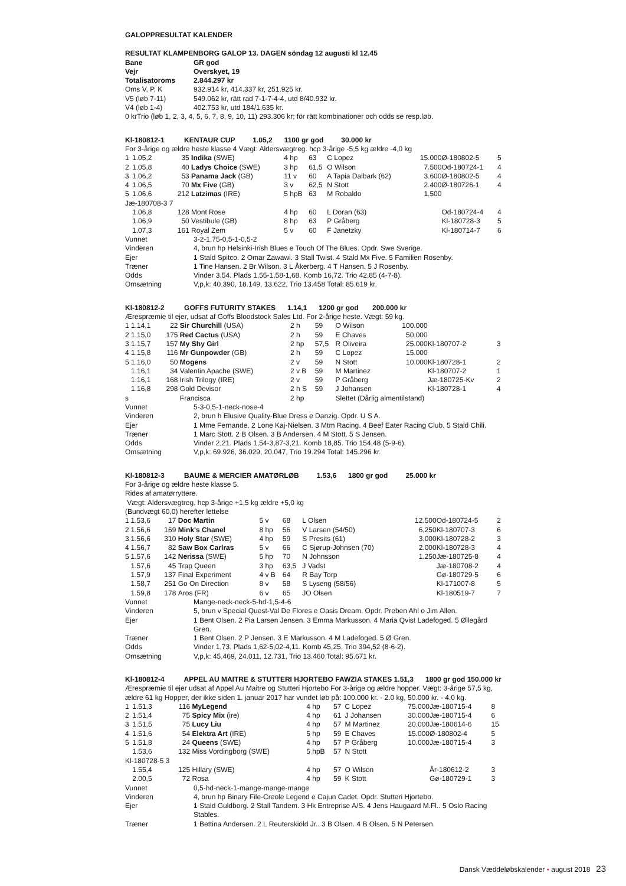GALOPPRESULTAT KALENDER
RESULTAT KLAMPENBORG GALOP 13. DAGEN söndag 12 augusti kl 12.45
| Bane | GR god |
| Vejr | Overskyet, 19 |
| Totalisatoroms | 2.844.297 kr |
| Oms V, P, K | 932.914 kr, 414.337 kr, 251.925 kr. |
| V5 (løb 7-11) | 549.062 kr, rätt rad 7-1-7-4-4, utd 8/40.932 kr. |
| V4 (løb 1-4) | 402.753 kr, utd 184/1.635 kr. |
0 krTrio (løb 1, 2, 3, 4, 5, 6, 7, 8, 9, 10, 11) 293.306 kr; för rätt kombinationer och odds se resp.løb.
Kl-180812-1 KENTAUR CUP 1.05,2 1100 gr god 30.000 kr
For 3-årige og ældre heste klasse 4 Vægt: Aldersvægtreg. hcp 3-årige -5,5 kg ældre -4,0 kg
| 1 | 1.05,2 | 35 | Indika (SWE) | 4 hp | 63 | C Lopez | 15.000 | Ø-180802-5 | 5 |
| 2 | 1.05,8 | 40 | Ladys Choice (SWE) | 3 hp | 61,5 | O Wilson | 7.500 | Od-180724-1 | 4 |
| 3 | 1.06,2 | 53 | Panama Jack (GB) | 11 v | 60 | A Tapia Dalbark (62) | 3.600 | Ø-180802-5 | 4 |
| 4 | 1.06,5 | 70 | Mx Five (GB) | 3 v | 62,5 | N Stott | 2.400 | Ø-180726-1 | 4 |
| 5 | 1.06,6 | 212 | Latzimas (IRE) | 5 hpB | 63 | M Robaldo | 1.500 | | |
| Jæ-180708-3 7 | | | | | | | | | |
| | 1.06,8 | 128 | Mont Rose | 4 hp | 60 | L Doran (63) | | Od-180724-4 | 4 |
| | 1.06,9 | 50 | Vestibule (GB) | 8 hp | 63 | P Gråberg | | Kl-180728-3 | 5 |
| | 1.07,3 | 161 | Royal Zem | 5 v | 60 | F Janetzky | | Kl-180714-7 | 6 |
| Vunnet | 3-2-1,75-0,5-1-0,5-2 |
| Vinderen | 4, brun hp Helsinki-Irish Blues e Touch Of The Blues. Opdr. Swe Sverige. |
| Ejer | 1 Stald Spitco. 2 Omar Zawawi. 3 Stall Twist. 4 Stald Mx Five. 5 Familien Rosenby. |
| Træner | 1 Tine Hansen. 2 Br Wilson. 3 L Åkerberg. 4 T Hansen. 5 J Rosenby. |
| Odds | Vinder 3,54. Plads 1,55-1,58-1,68. Komb 16,72. Trio 42,85 (4-7-8). |
| Omsætning | V,p,k: 40.390, 18.149, 13.622, Trio 13.458 Total: 85.619 kr. |
Kl-180812-2 GOFFS FUTURITY STAKES 1.14,1 1200 gr god 200.000 kr
Ærespræmie til ejer, udsat af Goffs Bloodstock Sales Ltd. For 2-årige heste. Vægt: 59 kg.
| 1 | 1.14,1 | 22 | Sir Churchill (USA) | 2 h | 59 | O Wilson | 100.000 | | |
| 2 | 1.15,0 | 175 | Red Cactus (USA) | 2 h | 59 | E Chaves | 50.000 | | |
| 3 | 1.15,7 | 157 | My Shy Girl | 2 hp | 57,5 | R Oliveira | 25.000 | Kl-180707-2 | 3 |
| 4 | 1.15,8 | 116 | Mr Gunpowder (GB) | 2 h | 59 | C Lopez | 15.000 | | |
| 5 | 1.16,0 | 50 | Mogens | 2 v | 59 | N Stott | 10.000 | Kl-180728-1 | 2 |
| | 1.16,1 | 34 | Valentin Apache (SWE) | 2 v B | 59 | M Martinez | | Kl-180707-2 | 1 |
| | 1.16,1 | 168 | Irish Trilogy (IRE) | 2 v | 59 | P Gråberg | | Jæ-180725-Kv | 2 |
| | 1.16,8 | 298 | Gold Devisor | 2 h S | 59 | J Johansen | | Kl-180728-1 | 4 |
| s | | | Francisca | 2 hp | | Slettet (Dårlig almentilstand) | | | |
| Vunnet | 5-3-0,5-1-neck-nose-4 |
| Vinderen | 2, brun h Elusive Quality-Blue Dress e Danzig. Opdr. U S A. |
| Ejer | 1 Mme Fernande. 2 Lone Kaj-Nielsen. 3 Mtm Racing. 4 Beef Eater Racing Club. 5 Stald Chili. |
| Træner | 1 Marc Stott. 2 B Olsen. 3 B Andersen. 4 M Stott. 5 S Jensen. |
| Odds | Vinder 2,21. Plads 1,54-3,87-3,21. Komb 18,85. Trio 154,48 (5-9-6). |
| Omsætning | V,p,k: 69.926, 36.029, 20.047, Trio 19.294 Total: 145.296 kr. |
Kl-180812-3 BAUME & MERCIER AMATØRLØB 1.53,6 1800 gr god 25.000 kr
For 3-årige og ældre heste klasse 5.
Rides af amatørryttere.
Vægt: Aldersvægtreg. hcp 3-årige +1,5 kg ældre +5,0 kg
(Bundvægt 60,0) herefter lettelse
| 1 | 1.53,6 | 17 | Doc Martin | 5 v | 68 | L Olsen | 12.500 | Od-180724-5 | 2 |
| 2 | 1.56,6 | 169 | Mink's Chanel | 8 hp | 56 | V Larsen (54/50) | 6.250 | Kl-180707-3 | 6 |
| 3 | 1.56,6 | 310 | Holy Star (SWE) | 4 hp | 59 | S Presits (61) | 3.000 | Kl-180728-2 | 3 |
| 4 | 1.56,7 | 82 | Saw Box Carlras | 5 v | 66 | C Sjørup-Johnsen (70) | 2.000 | Kl-180728-3 | 4 |
| 5 | 1.57,6 | 142 | Nerissa (SWE) | 5 hp | 70 | N Johnsson | 1.250 | Jæ-180725-8 | 4 |
| | 1.57,6 | 45 | Trap Queen | 3 hp | 63,5 | J Vadst | | Jæ-180708-2 | 4 |
| | 1.57,9 | 137 | Final Experiment | 4 v B | 64 | R Bay Torp | | Gø-180729-5 | 6 |
| | 1.58,7 | 251 | Go On Direction | 8 v | 58 | S Lyseng (58/56) | | Kl-171007-8 | 5 |
| | 1.59,8 | 178 | Aros (FR) | 6 v | 65 | JO Olsen | | Kl-180519-7 | 7 |
| Vunnet | Mange-neck-neck-5-hd-1,5-4-6 |
| Vinderen | 5, brun v Special Quest-Val De Flores e Oasis Dream. Opdr. Preben Ahl o Jim Allen. |
| Ejer | 1 Bent Olsen. 2 Pia Larsen Jensen. 3 Emma Markusson. 4 Maria Qvist Ladefoged. 5 Øllegård Gren. |
| Træner | 1 Bent Olsen. 2 P Jensen. 3 E Markusson. 4 M Ladefoged. 5 Ø Gren. |
| Odds | Vinder 1,73. Plads 1,62-5,02-4,11. Komb 45,25. Trio 394,52 (8-6-2). |
| Omsætning | V,p,k: 45.469, 24.011, 12.731, Trio 13.460 Total: 95.671 kr. |
Kl-180812-4 APPEL AU MAITRE & STUTTERI HJORTEBO FAWZIA STAKES 1.51,3 1800 gr god 150.000 kr
Ærespræmie til ejer udsat af Appel Au Maitre og Stutteri Hjortebo For 3-årige og ældre hopper. Vægt: 3-årige 57,5 kg, ældre 61 kg Hopper, der ikke siden 1. januar 2017 har vundet løb på: 100.000 kr. - 2.0 kg, 50.000 kr. - 4.0 kg.
| 1 | 1.51,3 | 116 | MyLegend | 4 hp | 57 | C Lopez | 75.000 | Jæ-180715-4 | 8 |
| 2 | 1.51,4 | 75 | Spicy Mix (ire) | 4 hp | 61 | J Johansen | 30.000 | Jæ-180715-4 | 6 |
| 3 | 1.51,5 | 75 | Lucy Liu | 4 hp | 57 | M Martinez | 20.000 | Jæ-180614-6 | 15 |
| 4 | 1.51,6 | 54 | Elektra Art (IRE) | 5 hp | 59 | E Chaves | 15.000 | Ø-180802-4 | 5 |
| 5 | 1.51,8 | 24 | Queens (SWE) | 4 hp | 57 | P Gråberg | 10.000 | Jæ-180715-4 | 3 |
| | 1.53,6 | 132 | Miss Vordingborg (SWE) | 5 hpB | 57 | N Stott | | | |
| Kl-180728-5 3 | | | | | | | | | |
| | 1.55,4 | 125 | Hillary (SWE) | 4 hp | 57 | O Wilson | | År-180612-2 | 3 |
| | 2.00,5 | 72 | Rosa | 4 hp | 59 | K Stott | | Gø-180729-1 | 3 |
| Vunnet | 0,5-hd-neck-1-mange-mange-mange |
| Vinderen | 4, brun hp Binary File-Creole Legend e Cajun Cadet. Opdr. Stutteri Hjortebo. |
| Ejer | 1 Stald Guldborg. 2 Stall Tandem. 3 Hk Entreprise A/S. 4 Jens Haugaard M.Fl.. 5 Oslo Racing Stables. |
| Træner | 1 Bettina Andersen. 2 L Reuterskiöld Jr.. 3 B Olsen. 4 B Olsen. 5 N Petersen. |
Dansk Væddeløbskalender • august 2018 23